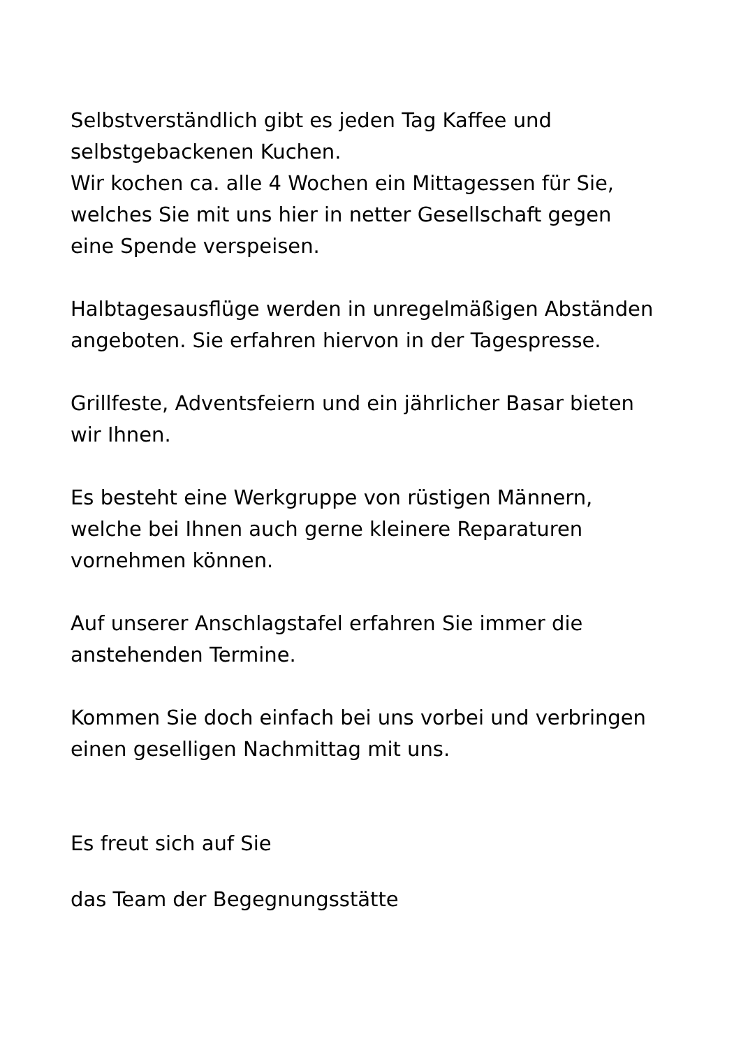Selbstverständlich gibt es jeden Tag Kaffee und
selbstgebackenen Kuchen.
Wir kochen ca. alle 4 Wochen ein Mittagessen für Sie,
welches Sie mit uns hier in netter Gesellschaft gegen
eine Spende verspeisen.
Halbtagesausflüge werden in unregelmäßigen Abständen
angeboten. Sie erfahren hiervon in der Tagespresse.
Grillfeste, Adventsfeiern und ein jährlicher Basar bieten
wir Ihnen.
Es besteht eine Werkgruppe von rüstigen Männern,
welche bei Ihnen auch gerne kleinere Reparaturen
vornehmen können.
Auf unserer Anschlagstafel erfahren Sie immer die
anstehenden Termine.
Kommen Sie doch einfach bei uns vorbei und verbringen
einen geselligen Nachmittag mit uns.
Es freut sich auf Sie
das Team der Begegnungsstätte